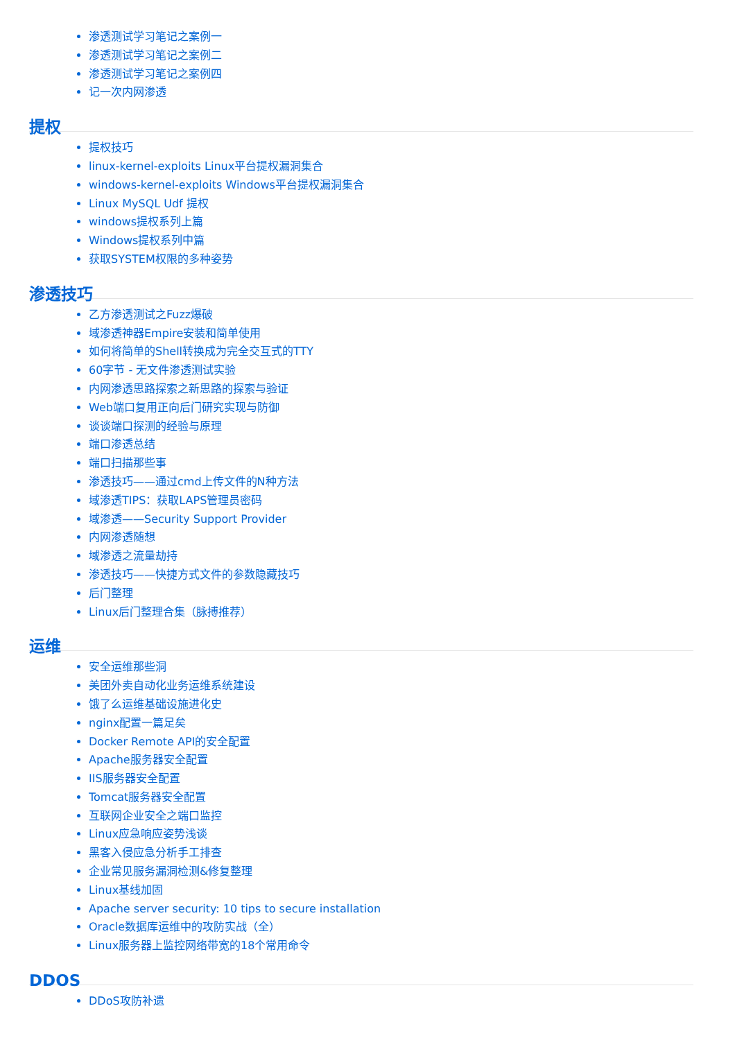渗透测试学习笔记之案例一
渗透测试学习笔记之案例二
渗透测试学习笔记之案例四
记一次内网渗透
提权
提权技巧
linux-kernel-exploits Linux平台提权漏洞集合
windows-kernel-exploits Windows平台提权漏洞集合
Linux MySQL Udf 提权
windows提权系列上篇
Windows提权系列中篇
获取SYSTEM权限的多种姿势
渗透技巧
乙方渗透测试之Fuzz爆破
域渗透神器Empire安装和简单使用
如何将简单的Shell转换成为完全交互式的TTY
60字节 - 无文件渗透测试实验
内网渗透思路探索之新思路的探索与验证
Web端口复用正向后门研究实现与防御
谈谈端口探测的经验与原理
端口渗透总结
端口扫描那些事
渗透技巧——通过cmd上传文件的N种方法
域渗透TIPS：获取LAPS管理员密码
域渗透——Security Support Provider
内网渗透随想
域渗透之流量劫持
渗透技巧——快捷方式文件的参数隐藏技巧
后门整理
Linux后门整理合集（脉搏推荐）
运维
安全运维那些洞
美团外卖自动化业务运维系统建设
饿了么运维基础设施进化史
nginx配置一篇足矣
Docker Remote API的安全配置
Apache服务器安全配置
IIS服务器安全配置
Tomcat服务器安全配置
互联网企业安全之端口监控
Linux应急响应姿势浅谈
黑客入侵应急分析手工排查
企业常见服务漏洞检测&修复整理
Linux基线加固
Apache server security: 10 tips to secure installation
Oracle数据库运维中的攻防实战（全）
Linux服务器上监控网络带宽的18个常用命令
DDOS
DDoS攻防补遗